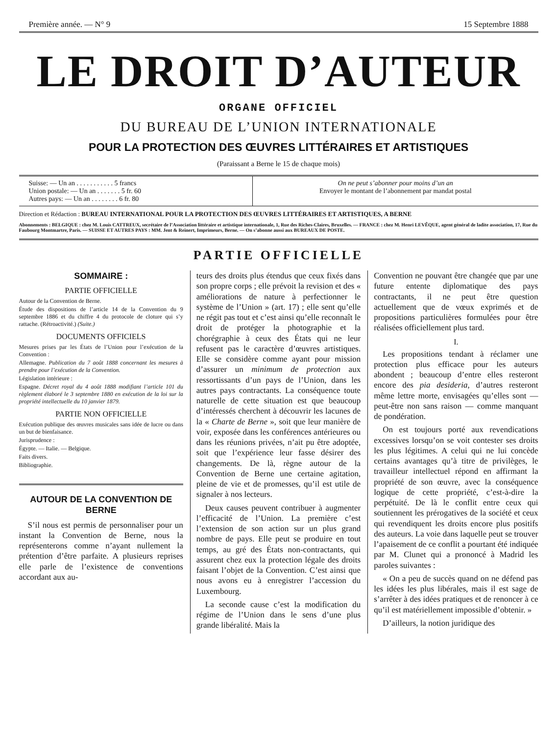Première année. — N° 9 15 Septembre 1888
LE DROIT D’AUTEUR
ORGANE OFFICIEL
DU BUREAU DE L’UNION INTERNATIONALE
POUR LA PROTECTION DES ŒUVRES LITTÉRAIRES ET ARTISTIQUES
(Paraissant a Berne le 15 de chaque mois)
| Suisse: — Un an . . . . . . . . . . . 5 francs Union postale: — Un an . . . . . . . 5 fr. 60 Autres pays: — Un an . . . . . . . . 6 fr. 80 | On ne peut s’abonner pour moins d’un an Envoyer le montant de l’abonnement par mandat postal |
Direction et Rédaction : BUREAU INTERNATIONAL POUR LA PROTECTION DES ŒUVRES LITTÉRAIRES ET ARTISTIQUES, A BERNE
Abonnements : BELGIQUE : chez M. Louis CATTREUX, secrétaire de l’Association littéraire et artistique internationale, 1, Rue des Riches-Claires, Bruxelles. — FRANCE : chez M. Henri LEVÊQUE, agent général de ladite association, 17, Rue du Faubourg Montmartre, Paris. — SUISSE ET AUTRES PAYS : MM. Jent & Reinert, Imprimeurs, Berne. — On s’abonne aussi aux BUREAUX DE POSTE.
PARTIE OFFICIELLE
SOMMAIRE :
PARTIE OFFICIELLE
Autour de la Convention de Berne.
Étude des dispositions de l’article 14 de la Convention du 9 septembre 1886 et du chiffre 4 du protocole de cloture qui s’y rattache. (Rétroactivité.) (Suite.)
DOCUMENTS OFFICIELS
Mesures prises par les États de l’Union pour l’exécution de la Convention :
Allemagne. Publication du 7 août 1888 concernant les mesures à prendre pour l’exécution de la Convention.
Législation intérieure :
Espagne. Décret royal du 4 août 1888 modifiant l’article 101 du règlement élaboré le 3 septembre 1880 en exécution de la loi sur la propriété intellectuelle du 10 janvier 1879.
PARTIE NON OFFICIELLE
Exécution publique des œuvres musicales sans idée de lucre ou dans un but de bienfaisance.
Jurisprudence :
Égypte. — Italie. — Belgique.
Faits divers.
Bibliographie.
AUTOUR DE LA CONVENTION DE BERNE
S’il nous est permis de personnaliser pour un instant la Convention de Berne, nous la représenterons comme n’ayant nullement la prétention d’être parfaite. A plusieurs reprises elle parle de l’existence de conventions accordant aux au-
teurs des droits plus étendus que ceux fixés dans son propre corps ; elle prévoit la revision et des « améliorations de nature à perfectionner le système de l’Union » (art. 17) ; elle sent qu’elle ne régit pas tout et c’est ainsi qu’elle reconnaît le droit de protéger la photographie et la chorégraphie à ceux des États qui ne leur refusent pas le caractère d’œuvres artistiques. Elle se considère comme ayant pour mission d’assurer un minimum de protection aux ressortissants d’un pays de l’Union, dans les autres pays contractants. La conséquence toute naturelle de cette situation est que beaucoup d’intéressés cherchent à découvrir les lacunes de la « Charte de Berne », soit que leur manière de voir, exposée dans les conférences antérieures ou dans les réunions privées, n’ait pu être adoptée, soit que l’expérience leur fasse désirer des changements. De là, règne autour de la Convention de Berne une certaine agitation, pleine de vie et de promesses, qu’il est utile de signaler à nos lecteurs.
Deux causes peuvent contribuer à augmenter l’efficacité de l’Union. La première c’est l’extension de son action sur un plus grand nombre de pays. Elle peut se produire en tout temps, au gré des États non-contractants, qui assurent chez eux la protection légale des droits faisant l’objet de la Convention. C’est ainsi que nous avons eu à enregistrer l’accession du Luxembourg.
La seconde cause c’est la modification du régime de l’Union dans le sens d’une plus grande libéralité. Mais la
Convention ne pouvant être changée que par une future entente diplomatique des pays contractants, il ne peut être question actuellement que de vœux exprimés et de propositions particulières formulées pour être réalisées officiellement plus tard.
I.
Les propositions tendant à réclamer une protection plus efficace pour les auteurs abondent ; beaucoup d’entre elles resteront encore des pia desideria, d’autres resteront même lettre morte, envisagées qu’elles sont — peut-être non sans raison — comme manquant de pondération.
On est toujours porté aux revendications excessives lorsqu’on se voit contester ses droits les plus légitimes. A celui qui ne lui concède certains avantages qu’à titre de privilèges, le travailleur intellectuel répond en affirmant la propriété de son œuvre, avec la conséquence logique de cette propriété, c’est-à-dire la perpétuité. De là le conflit entre ceux qui soutiennent les prérogatives de la société et ceux qui revendiquent les droits encore plus positifs des auteurs. La voie dans laquelle peut se trouver l’apaisement de ce conflit a pourtant été indiquée par M. Clunet qui a prononcé à Madrid les paroles suivantes :
« On a peu de succès quand on ne défend pas les idées les plus libérales, mais il est sage de s’arrêter à des idées pratiques et de renoncer à ce qu’il est matériellement impossible d’obtenir. »
D’ailleurs, la notion juridique des